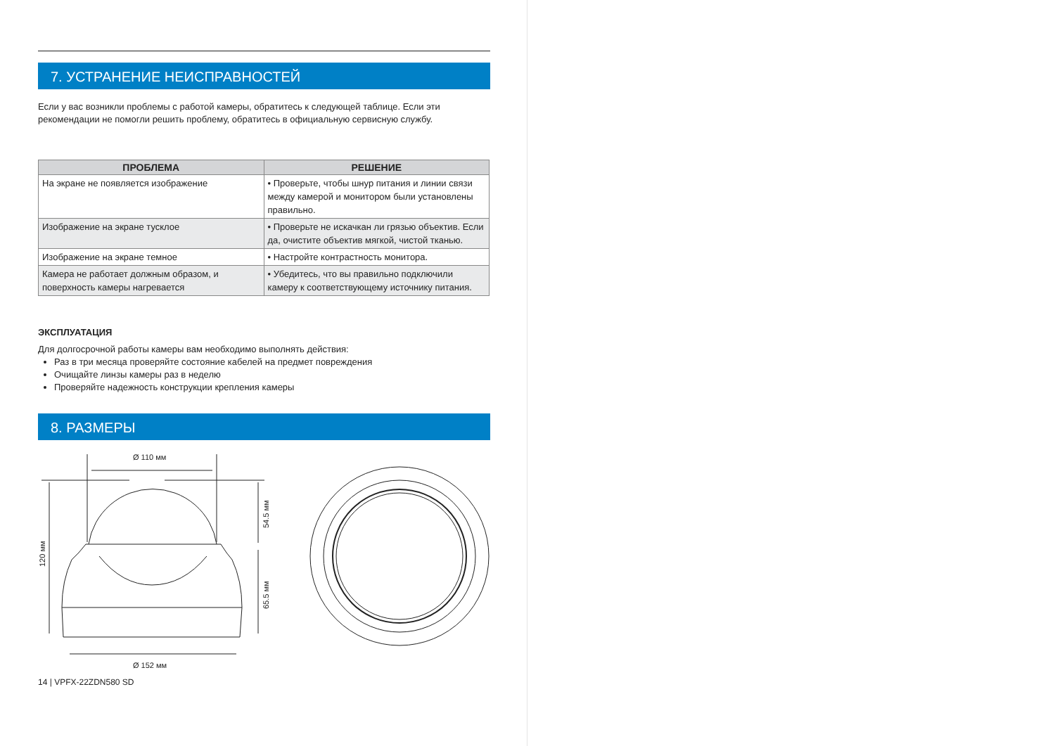7. УСТРАНЕНИЕ НЕИСПРАВНОСТЕЙ
Если у вас возникли проблемы с работой камеры, обратитесь к следующей таблице. Если эти рекомендации не помогли решить проблему, обратитесь в официальную сервисную службу.
| ПРОБЛЕМА | РЕШЕНИЕ |
| --- | --- |
| На экране не появляется изображение | • Проверьте, чтобы шнур питания и линии связи между камерой и монитором были установлены правильно. |
| Изображение на экране тусклое | • Проверьте не искачкан ли грязью объектив. Если да, очистите объектив мягкой, чистой тканью. |
| Изображение на экране темное | • Настройте контрастность монитора. |
| Камера не работает должным образом, и поверхность камеры нагревается | • Убедитесь, что вы правильно подключили камеру к соответствующему источнику питания. |
ЭКСПЛУАТАЦИЯ
Для долгосрочной работы камеры вам необходимо выполнять действия:
Раз в три месяца проверяйте состояние кабелей на предмет повреждения
Очищайте линзы камеры раз в неделю
Проверяйте надежность конструкции крепления камеры
8. РАЗМЕРЫ
Ø 110 мм
120 мм
54.5 мм
65.5 мм
Ø 152 мм
14 | VPFX-22ZDN580 SD